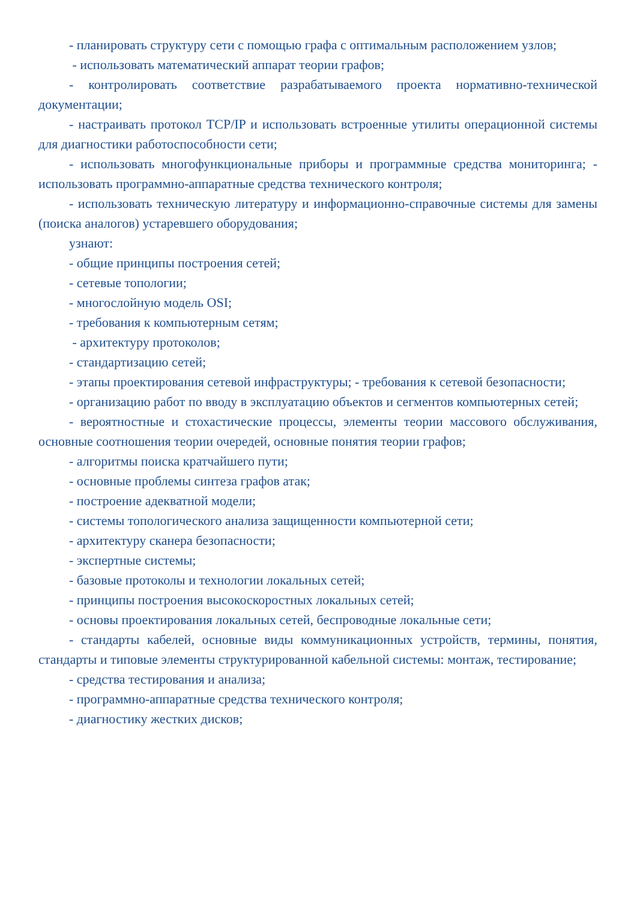- планировать структуру сети с помощью графа с оптимальным расположением узлов;
- использовать математический аппарат теории графов;
- контролировать соответствие разрабатываемого проекта нормативно-технической документации;
- настраивать протокол TCP/IP и использовать встроенные утилиты операционной системы для диагностики работоспособности сети;
- использовать многофункциональные приборы и программные средства мониторинга; - использовать программно-аппаратные средства технического контроля;
- использовать техническую литературу и информационно-справочные системы для замены (поиска аналогов) устаревшего оборудования;
узнают:
- общие принципы построения сетей;
- сетевые топологии;
- многослойную модель OSI;
- требования к компьютерным сетям;
- архитектуру протоколов;
- стандартизацию сетей;
- этапы проектирования сетевой инфраструктуры; - требования к сетевой безопасности;
- организацию работ по вводу в эксплуатацию объектов и сегментов компьютерных сетей;
- вероятностные и стохастические процессы, элементы теории массового обслуживания, основные соотношения теории очередей, основные понятия теории графов;
- алгоритмы поиска кратчайшего пути;
- основные проблемы синтеза графов атак;
- построение адекватной модели;
- системы топологического анализа защищенности компьютерной сети;
- архитектуру сканера безопасности;
- экспертные системы;
- базовые протоколы и технологии локальных сетей;
- принципы построения высокоскоростных локальных сетей;
- основы проектирования локальных сетей, беспроводные локальные сети;
- стандарты кабелей, основные виды коммуникационных устройств, термины, понятия, стандарты и типовые элементы структурированной кабельной системы: монтаж, тестирование;
- средства тестирования и анализа;
- программно-аппаратные средства технического контроля;
- диагностику жестких дисков;